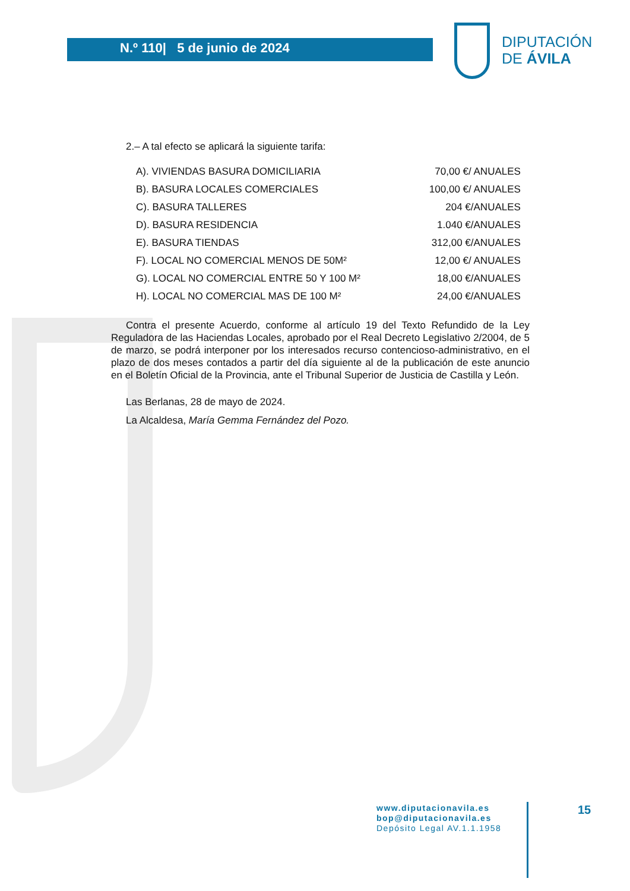N.º 110| 5 de junio de 2024
DIPUTACIÓN
DE ÁVILA
2.– A tal efecto se aplicará la siguiente tarifa:
| A). VIVIENDAS BASURA DOMICILIARIA | 70,00 €/ ANUALES |
| B). BASURA LOCALES COMERCIALES | 100,00 €/ ANUALES |
| C). BASURA TALLERES | 204 €/ANUALES |
| D). BASURA RESIDENCIA | 1.040 €/ANUALES |
| E). BASURA TIENDAS | 312,00 €/ANUALES |
| F). LOCAL NO COMERCIAL MENOS DE 50M² | 12,00 €/ ANUALES |
| G). LOCAL NO COMERCIAL ENTRE 50 Y 100 M² | 18,00 €/ANUALES |
| H). LOCAL NO COMERCIAL MAS DE 100 M² | 24,00 €/ANUALES |
Contra el presente Acuerdo, conforme al artículo 19 del Texto Refundido de la Ley Reguladora de las Haciendas Locales, aprobado por el Real Decreto Legislativo 2/2004, de 5 de marzo, se podrá interponer por los interesados recurso contencioso-administrativo, en el plazo de dos meses contados a partir del día siguiente al de la publicación de este anuncio en el Boletín Oficial de la Provincia, ante el Tribunal Superior de Justicia de Castilla y León.
Las Berlanas, 28 de mayo de 2024.
La Alcaldesa, María Gemma Fernández del Pozo.
www.diputacionavila.es
bop@diputacionavila.es
Depósito Legal AV.1.1.1958
15